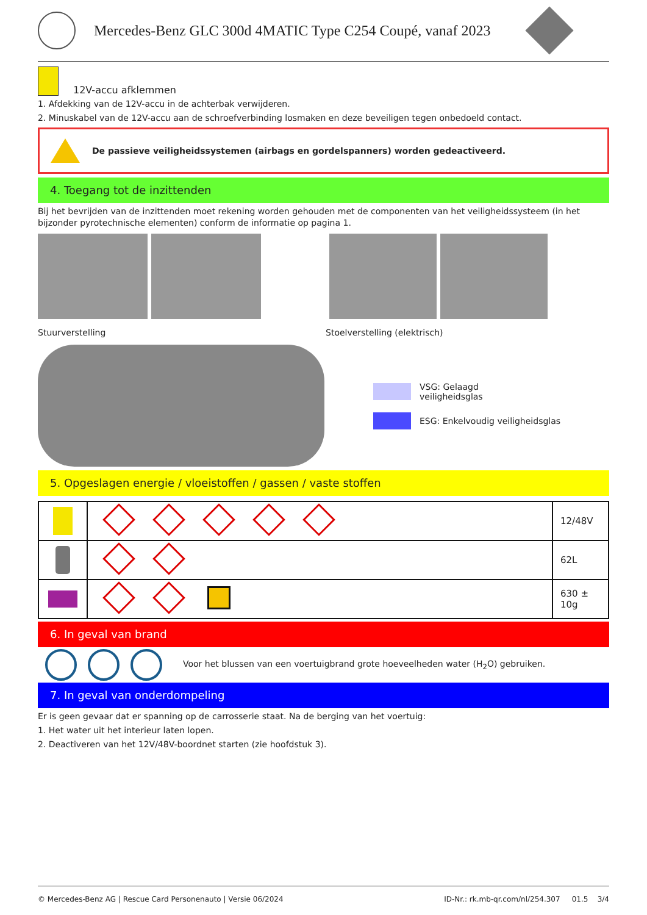Mercedes-Benz GLC 300d 4MATIC Type C254 Coupé, vanaf 2023
12V-accu afklemmen
1. Afdekking van de 12V-accu in de achterbak verwijderen.
2. Minuskabel van de 12V-accu aan de schroefverbinding losmaken en deze beveiligen tegen onbedoeld contact.
De passieve veiligheidssystemen (airbags en gordelspanners) worden gedeactiveerd.
4. Toegang tot de inzittenden
Bij het bevrijden van de inzittenden moet rekening worden gehouden met de componenten van het veiligheidssysteem (in het bijzonder pyrotechnische elementen) conform de informatie op pagina 1.
Stuurverstelling Stoelverstelling (elektrisch)
VSG: Gelaagd
veiligheidsglas
ESG: Enkelvoudig veiligheidsglas
5. Opgeslagen energie / vloeistoffen / gassen / vaste stoffen
| | | 12/48V |
| | | 62L |
| | | 630 ± 10g |
6. In geval van brand
Voor het blussen van een voertuigbrand grote hoeveelheden water (H<sub>2</sub>O) gebruiken.
7. In geval van onderdompeling
Er is geen gevaar dat er spanning op de carrosserie staat. Na de berging van het voertuig:
1. Het water uit het interieur laten lopen.
2. Deactiveren van het 12V/48V-boordnet starten (zie hoofdstuk 3).
© Mercedes-Benz AG | Rescue Card Personenauto | Versie 06/2024 ID-Nr.: rk.mb-qr.com/nl/254.307 01.5 3/4